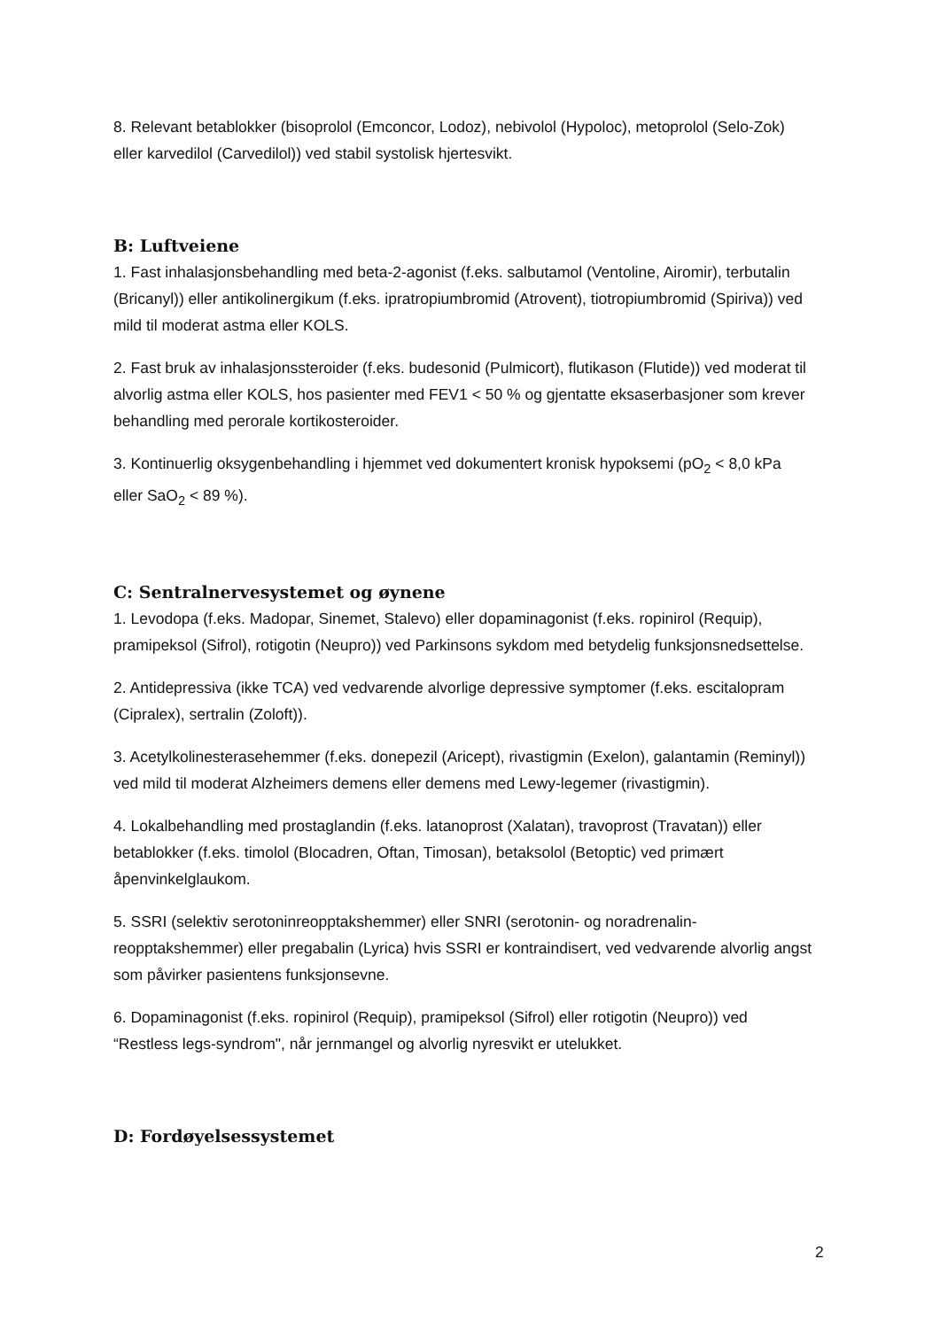8. Relevant betablokker (bisoprolol (Emconcor, Lodoz), nebivolol (Hypoloc), metoprolol (Selo-Zok) eller karvedilol (Carvedilol)) ved stabil systolisk hjertesvikt.
B: Luftveiene
1. Fast inhalasjonsbehandling med beta-2-agonist (f.eks. salbutamol (Ventoline, Airomir), terbutalin (Bricanyl)) eller antikolinergikum (f.eks. ipratropiumbromid (Atrovent), tiotropiumbromid (Spiriva)) ved mild til moderat astma eller KOLS.
2. Fast bruk av inhalasjonssteroider (f.eks. budesonid (Pulmicort), flutikason (Flutide)) ved moderat til alvorlig astma eller KOLS, hos pasienter med FEV1 < 50 % og gjentatte eksaserbasjoner som krever behandling med perorale kortikosteroider.
3. Kontinuerlig oksygenbehandling i hjemmet ved dokumentert kronisk hypoksemi (pO<sub>2</sub> < 8,0 kPa eller SaO<sub>2</sub> < 89 %).
C: Sentralnervesystemet og øynene
1. Levodopa (f.eks. Madopar, Sinemet, Stalevo) eller dopaminagonist (f.eks. ropinirol (Requip), pramipeksol (Sifrol), rotigotin (Neupro)) ved Parkinsons sykdom med betydelig funksjonsnedsettelse.
2. Antidepressiva (ikke TCA) ved vedvarende alvorlige depressive symptomer (f.eks. escitalopram (Cipralex), sertralin (Zoloft)).
3. Acetylkolinesterasehemmer (f.eks. donepezil (Aricept), rivastigmin (Exelon), galantamin (Reminyl)) ved mild til moderat Alzheimers demens eller demens med Lewy-legemer (rivastigmin).
4. Lokalbehandling med prostaglandin (f.eks. latanoprost (Xalatan), travoprost (Travatan)) eller betablokker (f.eks. timolol (Blocadren, Oftan, Timosan), betaksolol (Betoptic) ved primært åpenvinkelglaukom.
5. SSRI (selektiv serotoninreopptakshemmer) eller SNRI (serotonin- og noradrenalin-reopptakshemmer) eller pregabalin (Lyrica) hvis SSRI er kontraindisert, ved vedvarende alvorlig angst som påvirker pasientens funksjonsevne.
6. Dopaminagonist (f.eks. ropinirol (Requip), pramipeksol (Sifrol) eller rotigotin (Neupro)) ved “Restless legs-syndrom", når jernmangel og alvorlig nyresvikt er utelukket.
D: Fordøyelsessystemet
2